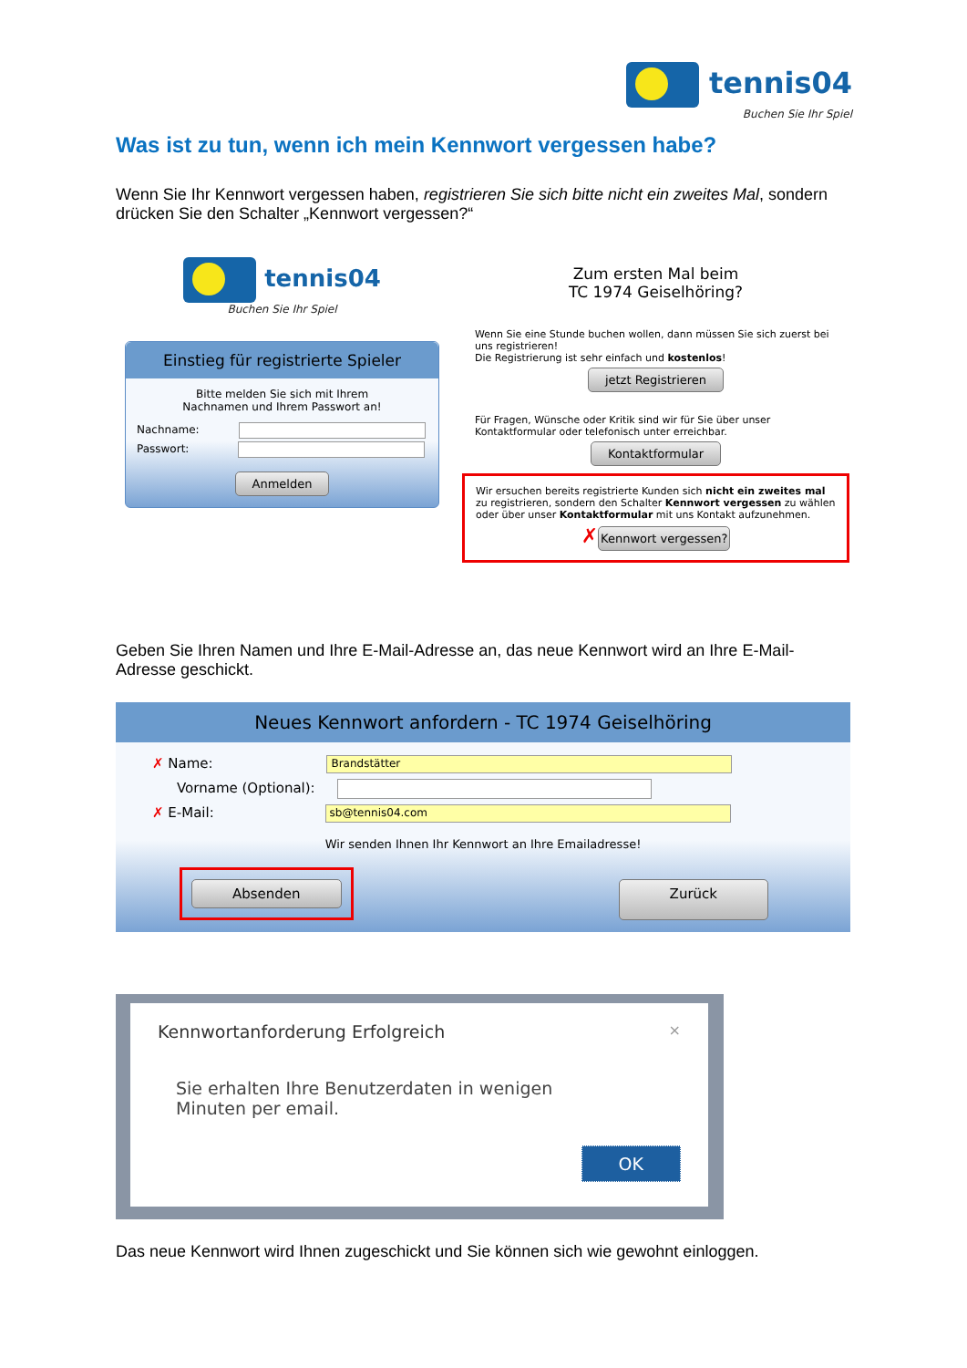tennis04
Buchen Sie Ihr Spiel
Was ist zu tun, wenn ich mein Kennwort vergessen habe?
Wenn Sie Ihr Kennwort vergessen haben, registrieren Sie sich bitte nicht ein zweites Mal, sondern drücken Sie den Schalter „Kennwort vergessen?“
tennis04
Buchen Sie Ihr Spiel
Einstieg für registrierte Spieler
Bitte melden Sie sich mit Ihrem
Nachnamen und Ihrem Passwort an!
Nachname:
Passwort:
Anmelden
Zum ersten Mal beim
TC 1974 Geiselhöring?
Wenn Sie eine Stunde buchen wollen, dann müssen Sie sich zuerst bei uns registrieren!
Die Registrierung ist sehr einfach und kostenlos!
jetzt Registrieren
Für Fragen, Wünsche oder Kritik sind wir für Sie über unser Kontaktformular oder telefonisch unter erreichbar.
Kontaktformular
Wir ersuchen bereits registrierte Kunden sich nicht ein zweites mal zu registrieren, sondern den Schalter Kennwort vergessen zu wählen oder über unser Kontaktformular mit uns Kontakt aufzunehmen.
✗Kennwort vergessen?
Geben Sie Ihren Namen und Ihre E-Mail-Adresse an, das neue Kennwort wird an Ihre E-Mail-Adresse geschickt.
Neues Kennwort anfordern - TC 1974 Geiselhöring
✗ Name: Brandstätter
Vorname (Optional):
✗ E-Mail: sb@tennis04.com
Wir senden Ihnen Ihr Kennwort an Ihre Emailadresse!
Absenden Zurück
Kennwortanforderung Erfolgreich ×
Sie erhalten Ihre Benutzerdaten in wenigen
Minuten per email.
OK
Das neue Kennwort wird Ihnen zugeschickt und Sie können sich wie gewohnt einloggen.